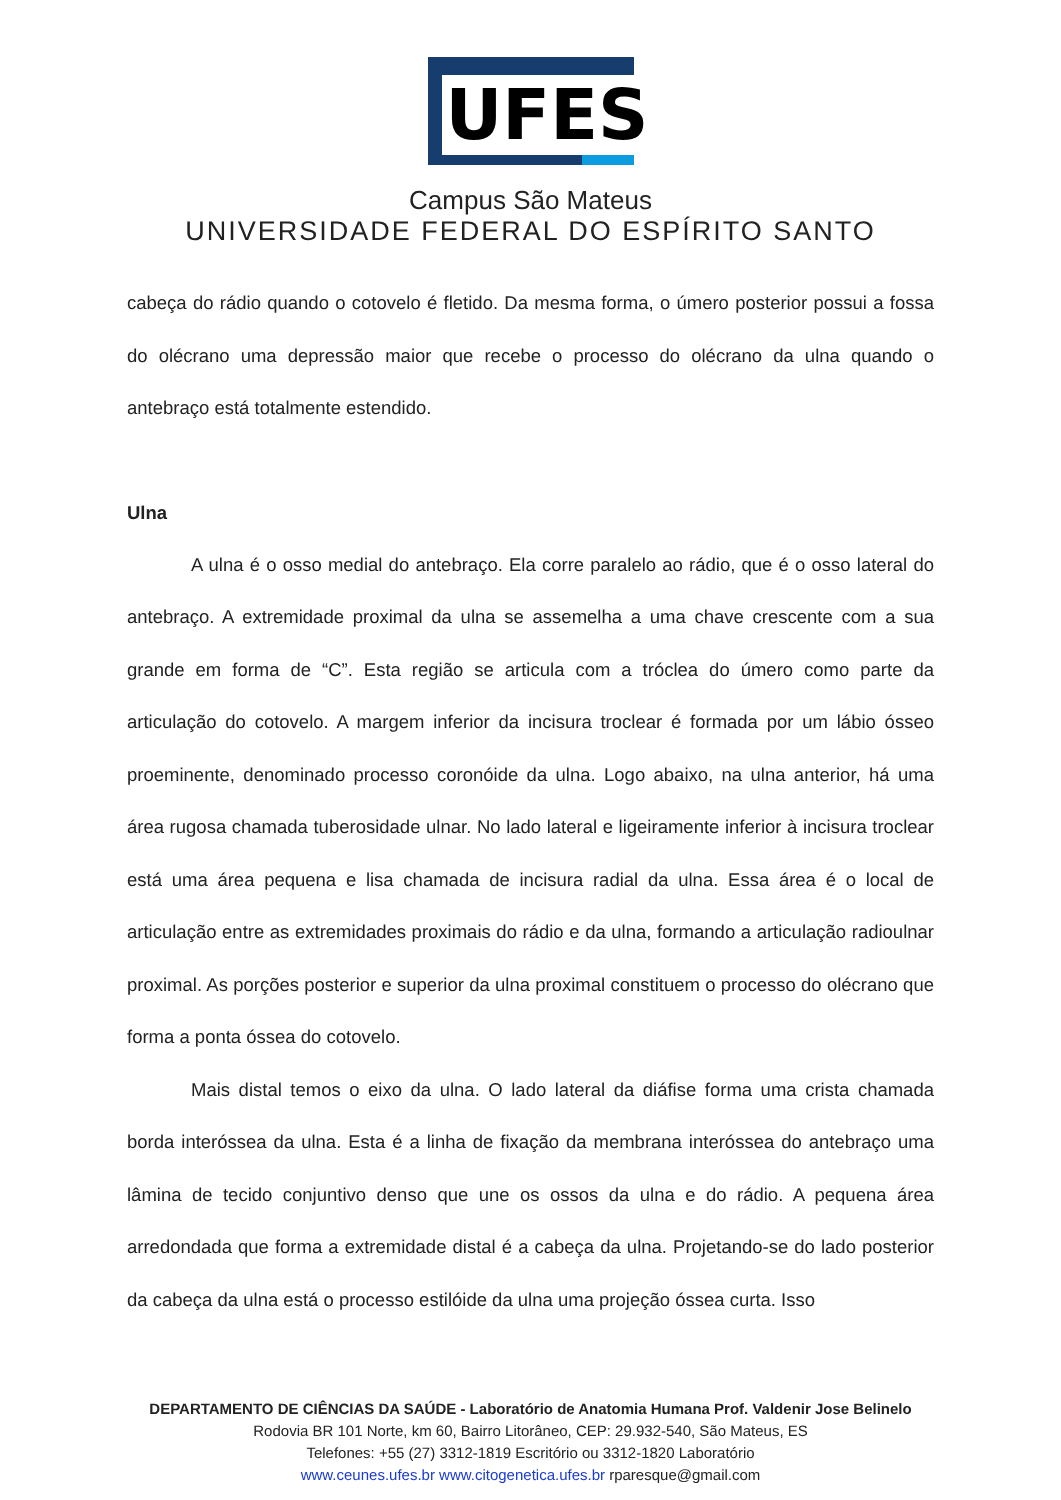UFES
Campus São Mateus
UNIVERSIDADE FEDERAL DO ESPÍRITO SANTO
cabeça do rádio quando o cotovelo é fletido. Da mesma forma, o úmero posterior possui a fossa do olécrano uma depressão maior que recebe o processo do olécrano da ulna quando o antebraço está totalmente estendido.
Ulna
A ulna é o osso medial do antebraço. Ela corre paralelo ao rádio, que é o osso lateral do antebraço. A extremidade proximal da ulna se assemelha a uma chave crescente com a sua grande em forma de “C”. Esta região se articula com a tróclea do úmero como parte da articulação do cotovelo. A margem inferior da incisura troclear é formada por um lábio ósseo proeminente, denominado processo coronóide da ulna. Logo abaixo, na ulna anterior, há uma área rugosa chamada tuberosidade ulnar. No lado lateral e ligeiramente inferior à incisura troclear está uma área pequena e lisa chamada de incisura radial da ulna. Essa área é o local de articulação entre as extremidades proximais do rádio e da ulna, formando a articulação radioulnar proximal. As porções posterior e superior da ulna proximal constituem o processo do olécrano que forma a ponta óssea do cotovelo.
Mais distal temos o eixo da ulna. O lado lateral da diáfise forma uma crista chamada borda interóssea da ulna. Esta é a linha de fixação da membrana interóssea do antebraço uma lâmina de tecido conjuntivo denso que une os ossos da ulna e do rádio. A pequena área arredondada que forma a extremidade distal é a cabeça da ulna. Projetando-se do lado posterior da cabeça da ulna está o processo estilóide da ulna uma projeção óssea curta. Isso
DEPARTAMENTO DE CIÊNCIAS DA SAÚDE - Laboratório de Anatomia Humana Prof. Valdenir Jose Belinelo
Rodovia BR 101 Norte, km 60, Bairro Litorâneo, CEP: 29.932-540, São Mateus, ES
Telefones: +55 (27) 3312-1819 Escritório ou 3312-1820 Laboratório
www.ceunes.ufes.br www.citogenetica.ufes.br rparesque@gmail.com